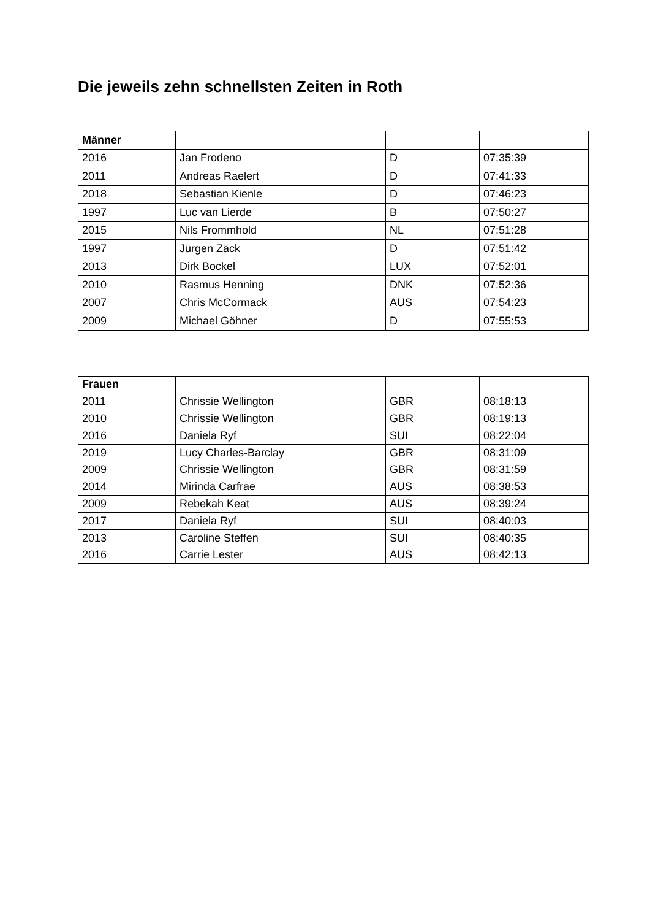Die jeweils zehn schnellsten Zeiten in Roth
| Männer | | | |
| --- | --- | --- | --- |
| 2016 | Jan Frodeno | D | 07:35:39 |
| 2011 | Andreas Raelert | D | 07:41:33 |
| 2018 | Sebastian Kienle | D | 07:46:23 |
| 1997 | Luc van Lierde | B | 07:50:27 |
| 2015 | Nils Frommhold | NL | 07:51:28 |
| 1997 | Jürgen Zäck | D | 07:51:42 |
| 2013 | Dirk Bockel | LUX | 07:52:01 |
| 2010 | Rasmus Henning | DNK | 07:52:36 |
| 2007 | Chris McCormack | AUS | 07:54:23 |
| 2009 | Michael Göhner | D | 07:55:53 |
| Frauen | | | |
| --- | --- | --- | --- |
| 2011 | Chrissie Wellington | GBR | 08:18:13 |
| 2010 | Chrissie Wellington | GBR | 08:19:13 |
| 2016 | Daniela Ryf | SUI | 08:22:04 |
| 2019 | Lucy Charles-Barclay | GBR | 08:31:09 |
| 2009 | Chrissie Wellington | GBR | 08:31:59 |
| 2014 | Mirinda Carfrae | AUS | 08:38:53 |
| 2009 | Rebekah Keat | AUS | 08:39:24 |
| 2017 | Daniela Ryf | SUI | 08:40:03 |
| 2013 | Caroline Steffen | SUI | 08:40:35 |
| 2016 | Carrie Lester | AUS | 08:42:13 |